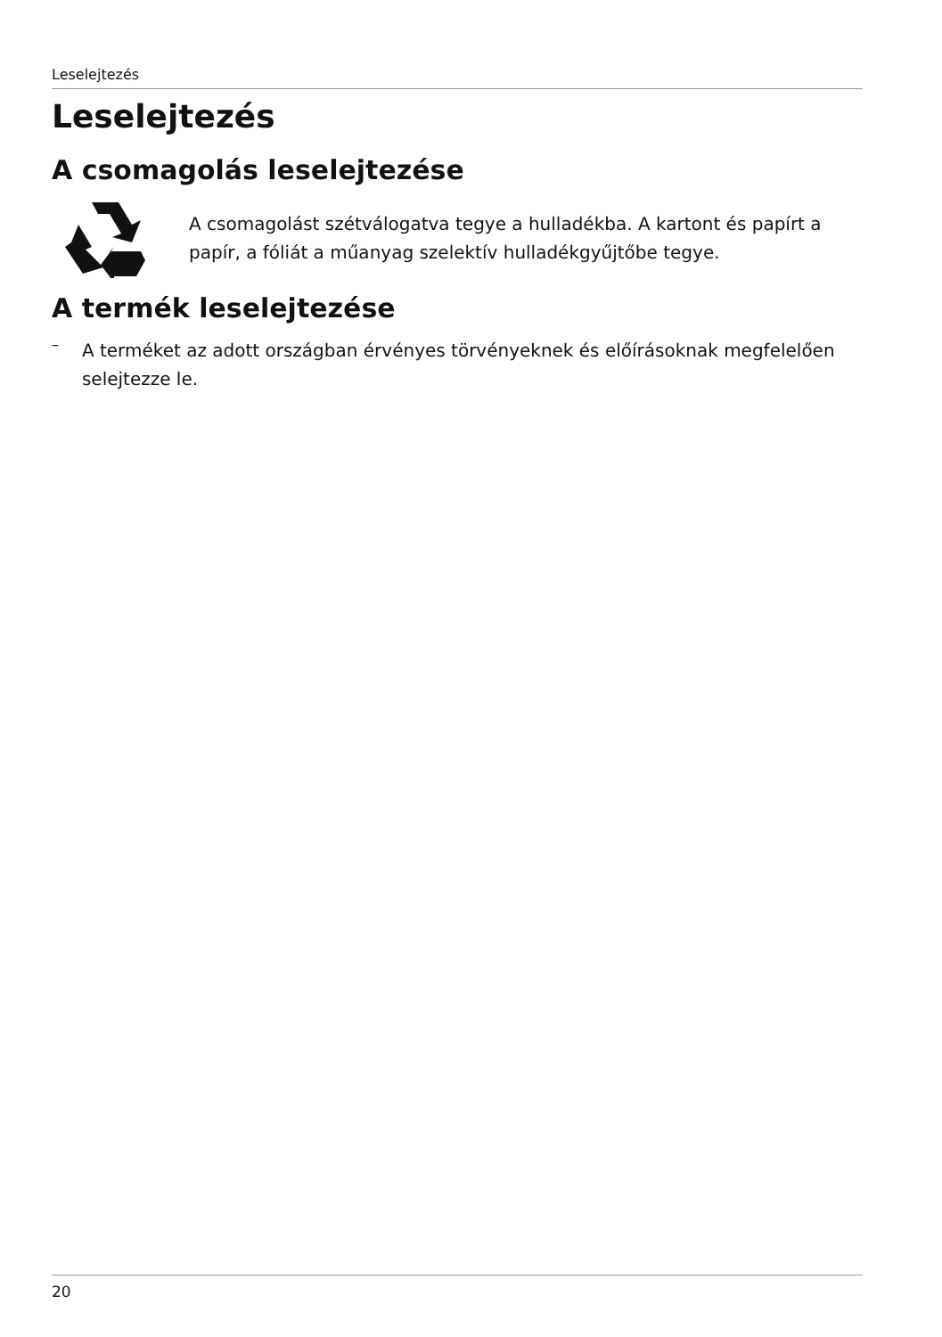Leselejtezés
Leselejtezés
A csomagolás leselejtezése
A csomagolást szétválogatva tegye a hulladékba. A kartont és papírt a papír, a fóliát a műanyag szelektív hulladékgyűjtőbe tegye.
A termék leselejtezése
–
A terméket az adott országban érvényes törvényeknek és előírásoknak megfelelően selejtezze le.
20